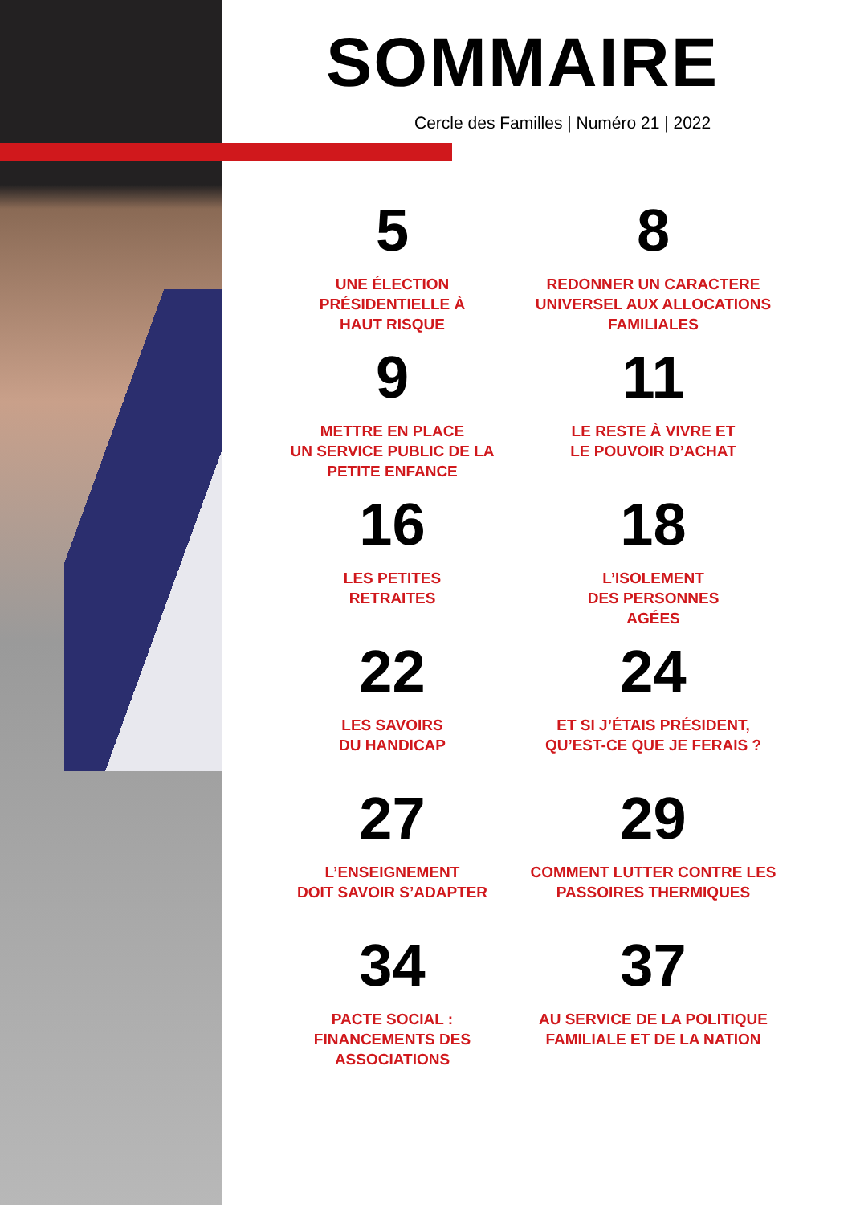SOMMAIRE
Cercle des Familles | Numéro 21 | 2022
5
UNE ÉLECTION
PRÉSIDENTIELLE À
HAUT RISQUE
8
REDONNER UN CARACTERE
UNIVERSEL AUX ALLOCATIONS
FAMILIALES
9
METTRE EN PLACE
UN SERVICE PUBLIC DE LA
PETITE ENFANCE
11
LE RESTE À VIVRE ET
LE POUVOIR D’ACHAT
16
LES PETITES
RETRAITES
18
L’ISOLEMENT
DES PERSONNES
AGÉES
22
LES SAVOIRS
DU HANDICAP
24
ET SI J’ÉTAIS PRÉSIDENT,
QU’EST-CE QUE JE FERAIS ?
27
L’ENSEIGNEMENT
DOIT SAVOIR S’ADAPTER
29
COMMENT LUTTER CONTRE LES
PASSOIRES THERMIQUES
34
PACTE SOCIAL :
FINANCEMENTS DES
ASSOCIATIONS
37
AU SERVICE DE LA POLITIQUE
FAMILIALE ET DE LA NATION